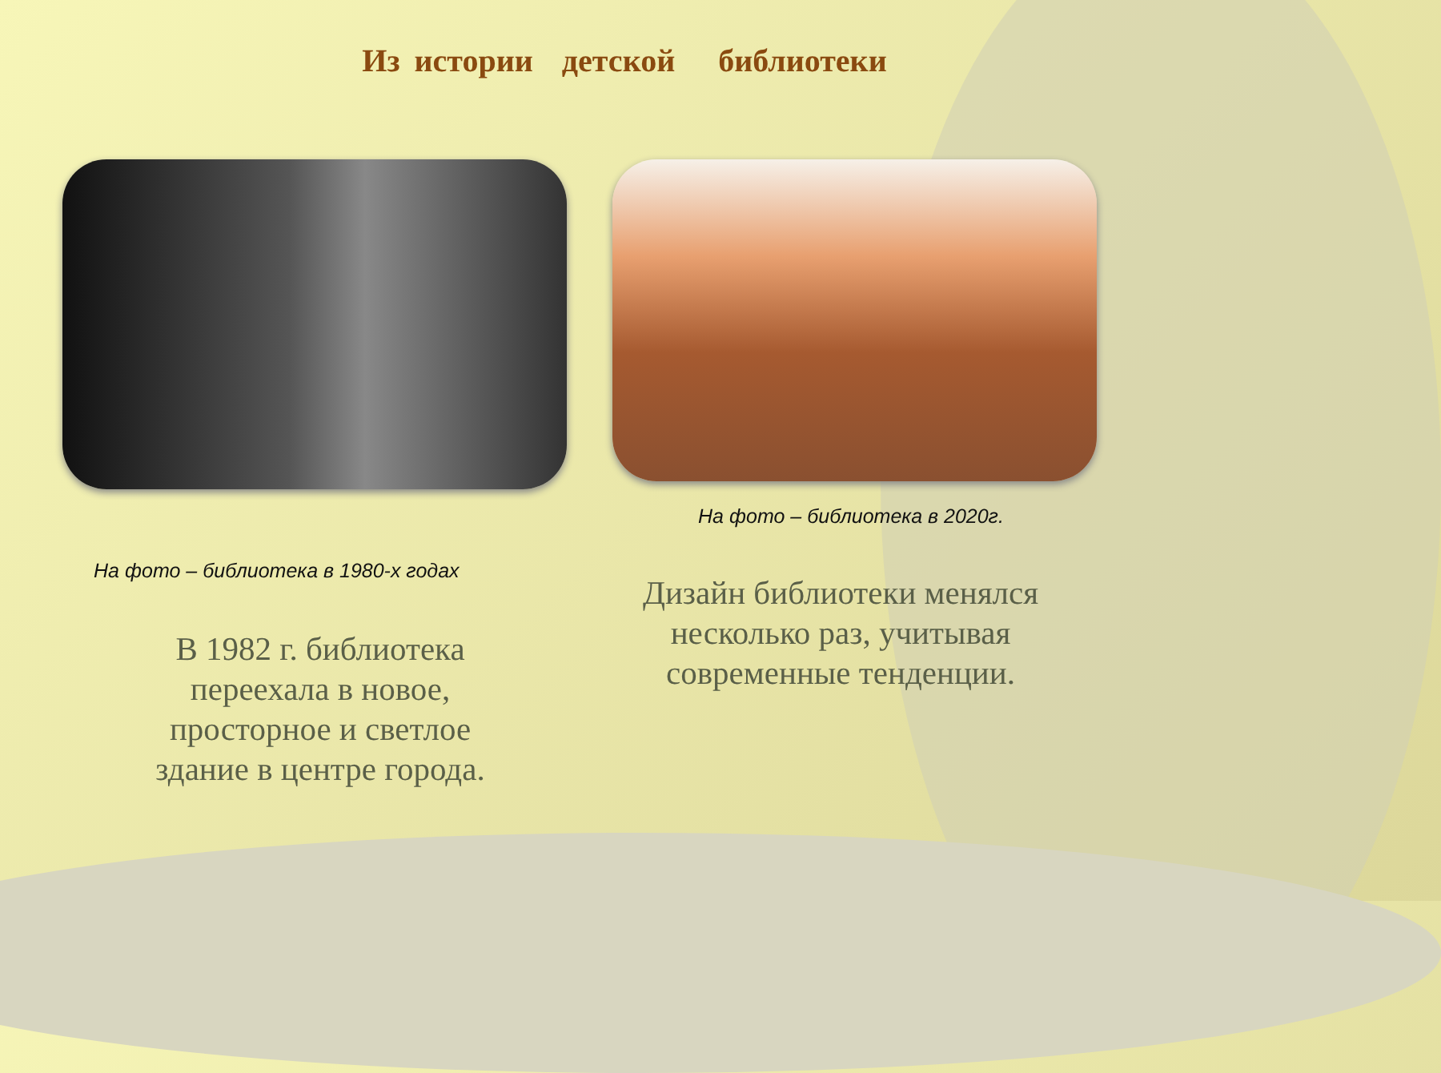Из истории детской библиотеки
На фото – библиотека в 2020г.
На фото – библиотека в 1980-х годах
Дизайн библиотеки менялся несколько раз, учитывая современные тенденции.
В 1982 г. библиотека переехала в новое, просторное и светлое здание в центре города.